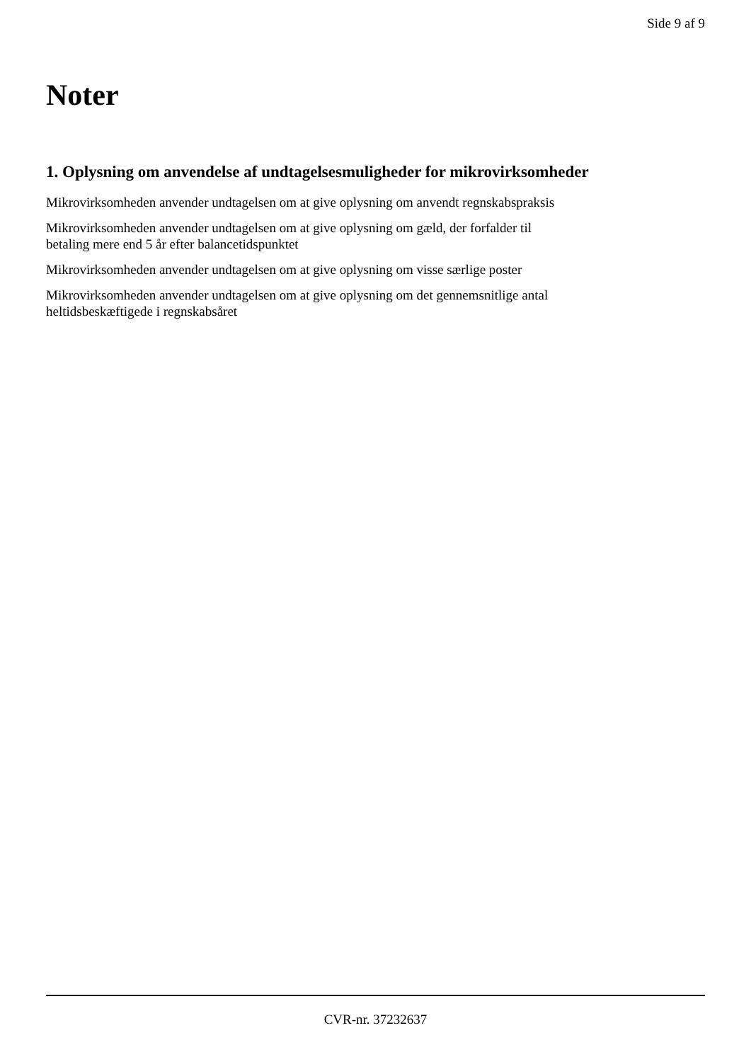Side 9 af 9
Noter
1. Oplysning om anvendelse af undtagelsesmuligheder for mikrovirksomheder
Mikrovirksomheden anvender undtagelsen om at give oplysning om anvendt regnskabspraksis
Mikrovirksomheden anvender undtagelsen om at give oplysning om gæld, der forfalder til
betaling mere end 5 år efter balancetidspunktet
Mikrovirksomheden anvender undtagelsen om at give oplysning om visse særlige poster
Mikrovirksomheden anvender undtagelsen om at give oplysning om det gennemsnitlige antal
heltidsbeskæftigede i regnskabsåret
CVR-nr. 37232637